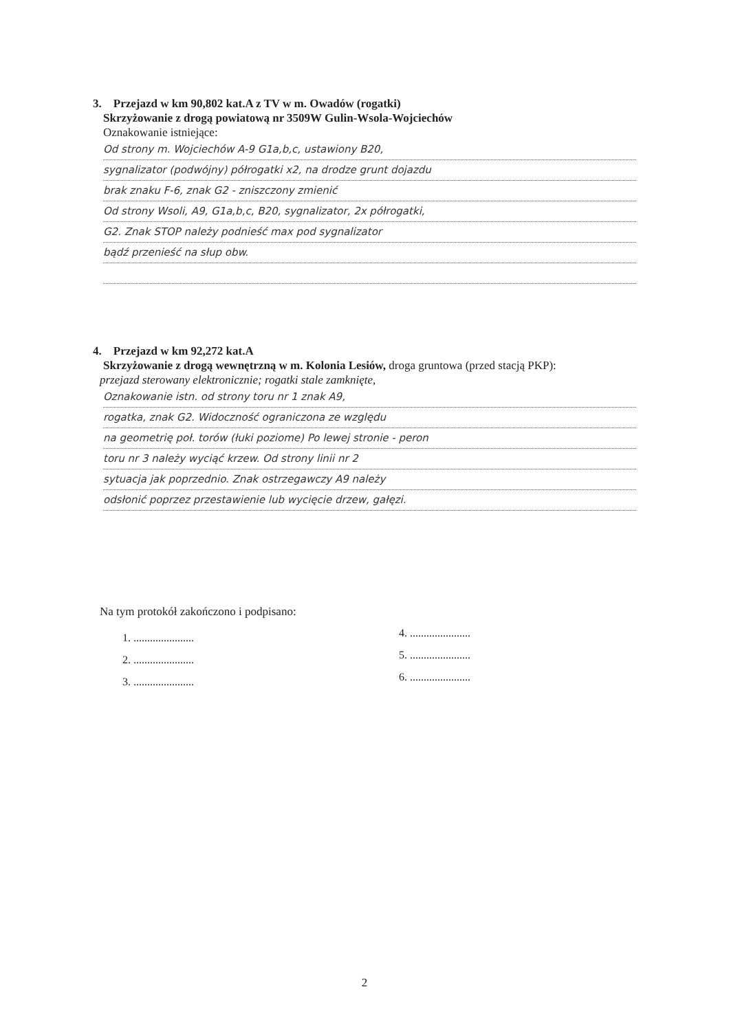3. Przejazd w km 90,802 kat.A z TV w m. Owadów (rogatki)
Skrzyżowanie z drogą powiatową nr 3509W Gulin-Wsola-Wojciechów
Oznakowanie istniejące:
Od strony m. Wojciechów A-9 G1a,b,c, ustawiony B20,
sygnalizator (podwójny) półrogatki x2, na drodze grunt dojazdu
brak znaku F-6, znak G2 - zniszczony zmienić
Od strony Wsoli, A9, G1a,b,c, B20, sygnalizator, 2x półrogatki,
G2. Znak STOP należy podnieść max pod sygnalizator
bądź przenieść na słup obw.
4. Przejazd w km 92,272 kat.A
Skrzyżowanie z drogą wewnętrzną w m. Kolonia Lesiów, droga gruntowa (przed stacją PKP):
przejazd sterowany elektronicznie; rogatki stale zamknięte,
Oznakowanie istn. od strony toru nr 1 znak A9,
rogatka, znak G2. Widoczność ograniczona ze względu
na geometrię poł. torów (łuki poziome) Po lewej stronie - peron
toru nr 3 należy wyciąć krzew. Od strony linii nr 2
sytuacja jak poprzednio. Znak ostrzegawczy A9 należy
odsłonić poprzez przestawienie lub wycięcie drzew, gałęzi.
Na tym protokół zakończono i podpisano:
1. ......................
2. ......................
3. ......................
4. ......................
5. ......................
6. ......................
2